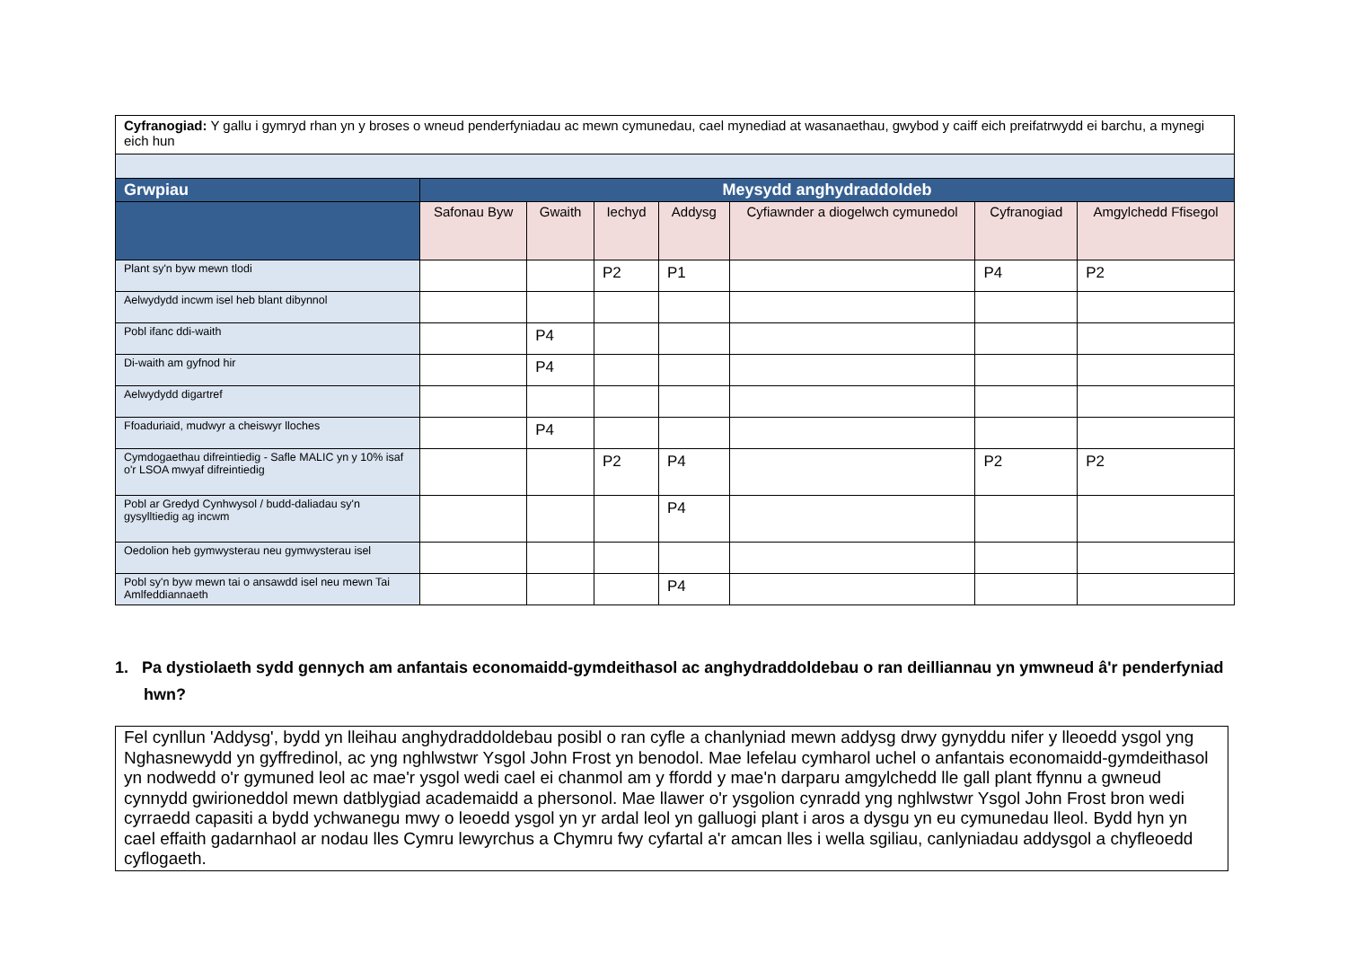| Cyfranogiad: Y gallu i gymryd rhan yn y broses o wneud penderfyniadau ac mewn cymunedau, cael mynediad at wasanaethau, gwybod y caiff eich preifatrwydd ei barchu, a mynegi eich hun | | | | | | | |
| Grwpiau | Meysydd anghydraddoldeb | | | | | | |
| | Safonau Byw | Gwaith | Iechyd | Addysg | Cyfiawnder a diogelwch cymunedol | Cyfranogiad | Amgylchedd Ffisegol |
| Plant sy'n byw mewn tlodi | | | P2 | P1 | | P4 | P2 |
| Aelwydydd incwm isel heb blant dibynnol | | | | | | | |
| Pobl ifanc ddi-waith | | P4 | | | | | |
| Di-waith am gyfnod hir | | P4 | | | | | |
| Aelwydydd digartref | | | | | | | |
| Ffoaduriaid, mudwyr a cheiswyr lloches | | P4 | | | | | |
| Cymdogaethau difreintiedig - Safle MALIC yn y 10% isaf o'r LSOA mwyaf difreintiedig | | | P2 | P4 | | P2 | P2 |
| Pobl ar Gredyd Cynhwysol / budd-daliadau sy'n gysylltiedig ag incwm | | | | P4 | | | |
| Oedolion heb gymwysterau neu gymwysterau isel | | | | | | | |
| Pobl sy'n byw mewn tai o ansawdd isel neu mewn Tai Amlfeddiannaeth | | | | P4 | | | |
1. Pa dystiolaeth sydd gennych am anfantais economaidd-gymdeithasol ac anghydraddoldebau o ran deilliannau yn ymwneud â'r penderfyniad hwn?
Fel cynllun 'Addysg', bydd yn lleihau anghydraddoldebau posibl o ran cyfle a chanlyniad mewn addysg drwy gynyddu nifer y lleoedd ysgol yng Nghasnewydd yn gyffredinol, ac yng nghlwstwr Ysgol John Frost yn benodol. Mae lefelau cymharol uchel o anfantais economaidd-gymdeithasol yn nodwedd o'r gymuned leol ac mae'r ysgol wedi cael ei chanmol am y ffordd y mae'n darparu amgylchedd lle gall plant ffynnu a gwneud cynnydd gwirioneddol mewn datblygiad academaidd a phersonol. Mae llawer o'r ysgolion cynradd yng nghlwstwr Ysgol John Frost bron wedi cyrraedd capasiti a bydd ychwanegu mwy o leoedd ysgol yn yr ardal leol yn galluogi plant i aros a dysgu yn eu cymunedau lleol. Bydd hyn yn cael effaith gadarnhaol ar nodau lles Cymru lewyrchus a Chymru fwy cyfartal a'r amcan lles i wella sgiliau, canlyniadau addysgol a chyfleoedd cyflogaeth.